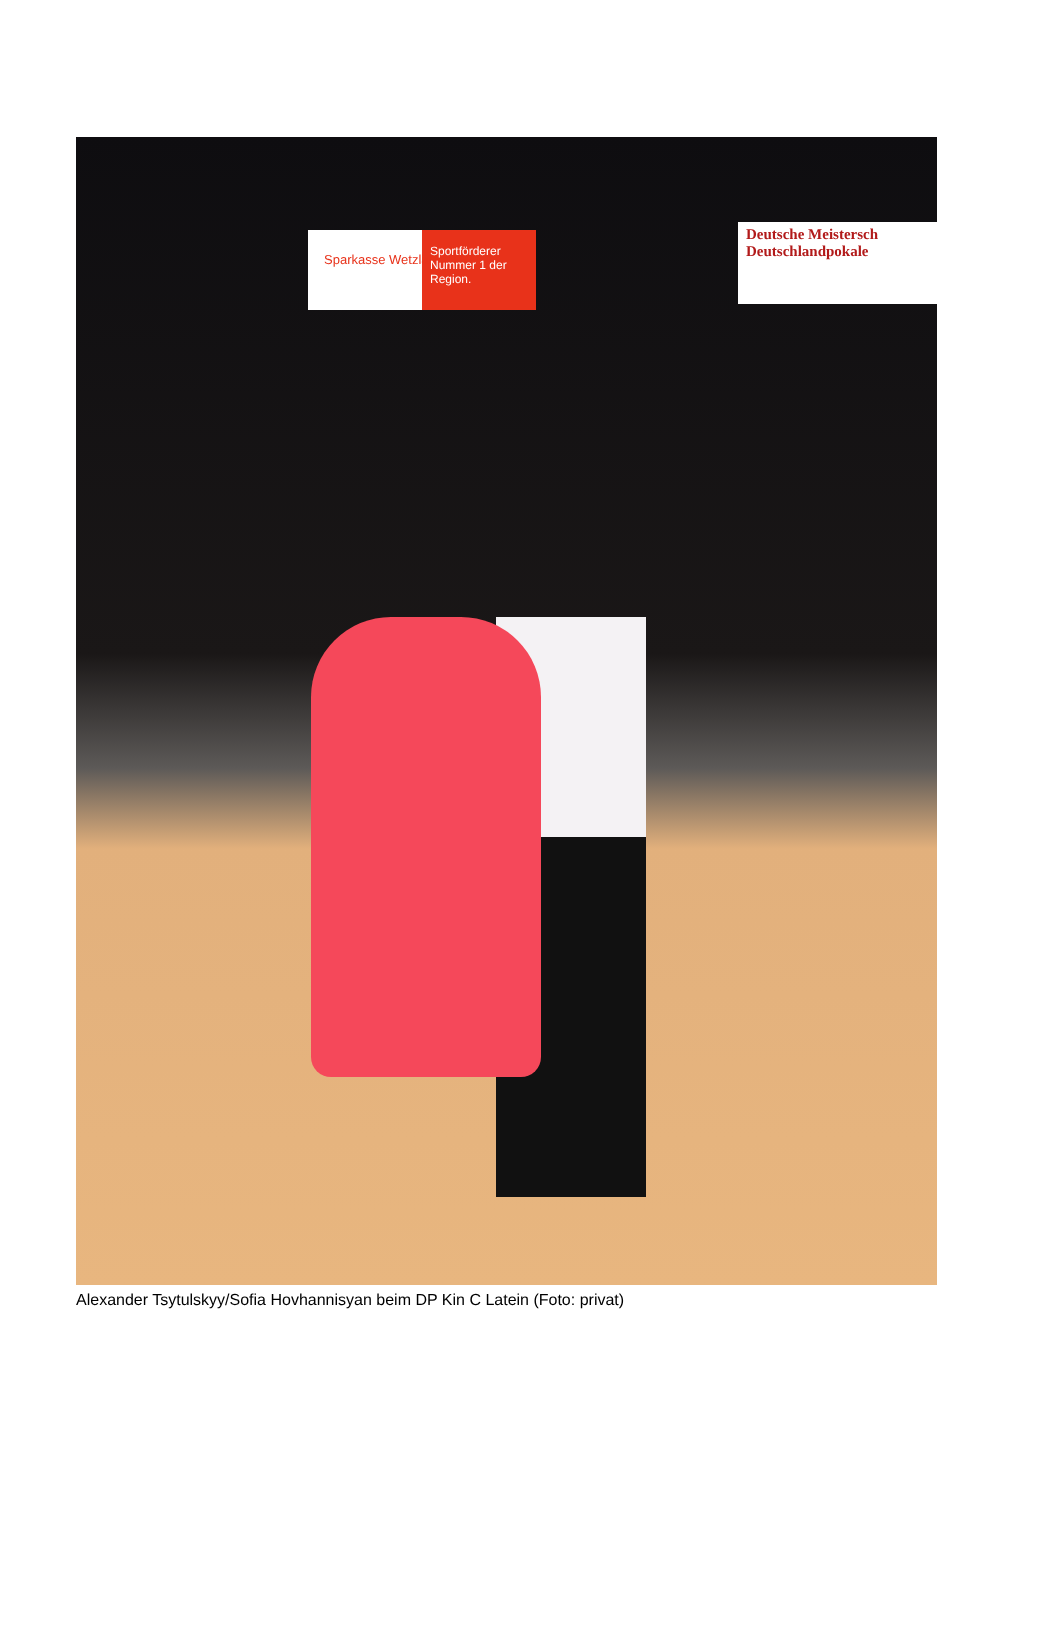Sportförderer Nummer 1 der Region.
Sparkasse Wetzlar
Deutsche Meistersch
Deutschlandpokale
Alexander Tsytulskyy/Sofia Hovhannisyan beim DP Kin C Latein (Foto: privat)